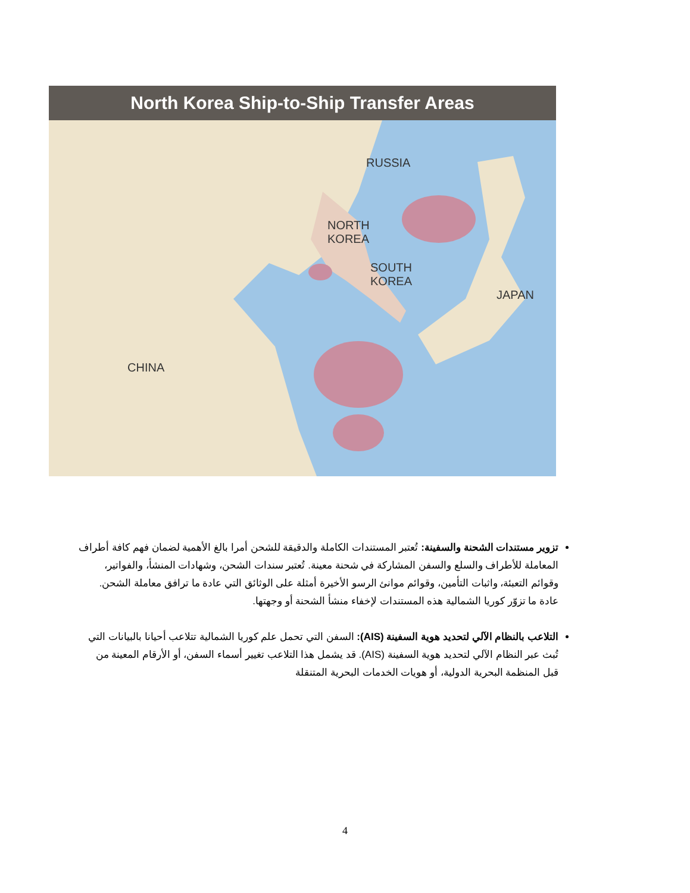North Korea Ship-to-Ship Transfer Areas
RUSSIA
NORTH
KOREA
SOUTH
KOREA
JAPAN
CHINA
تزوير مستندات الشحنة والسفينة: تُعتبر المستندات الكاملة والدقيقة للشحن أمرا بالغ الأهمية لضمان فهم كافة أطراف المعاملة للأطراف والسلع والسفن المشاركة في شحنة معينة. تُعتبر سندات الشحن، وشهادات المنشأ، والفواتير، وقوائم التعبئة، واثبات التأمين، وقوائم موانئ الرسو الأخيرة أمثلة على الوثائق التي عادة ما ترافق معاملة الشحن. عادة ما تزوّر كوريا الشمالية هذه المستندات لإخفاء منشأ الشحنة أو وجهتها.
التلاعب بالنظام الآلي لتحديد هوية السفينة (AIS): السفن التي تحمل علم كوريا الشمالية تتلاعب أحيانا بالبيانات التي تُبث عبر النظام الآلي لتحديد هوية السفينة (AIS). قد يشمل هذا التلاعب تغيير أسماء السفن، أو الأرقام المعينة من قبل المنظمة البحرية الدولية، أو هويات الخدمات البحرية المتنقلة
4